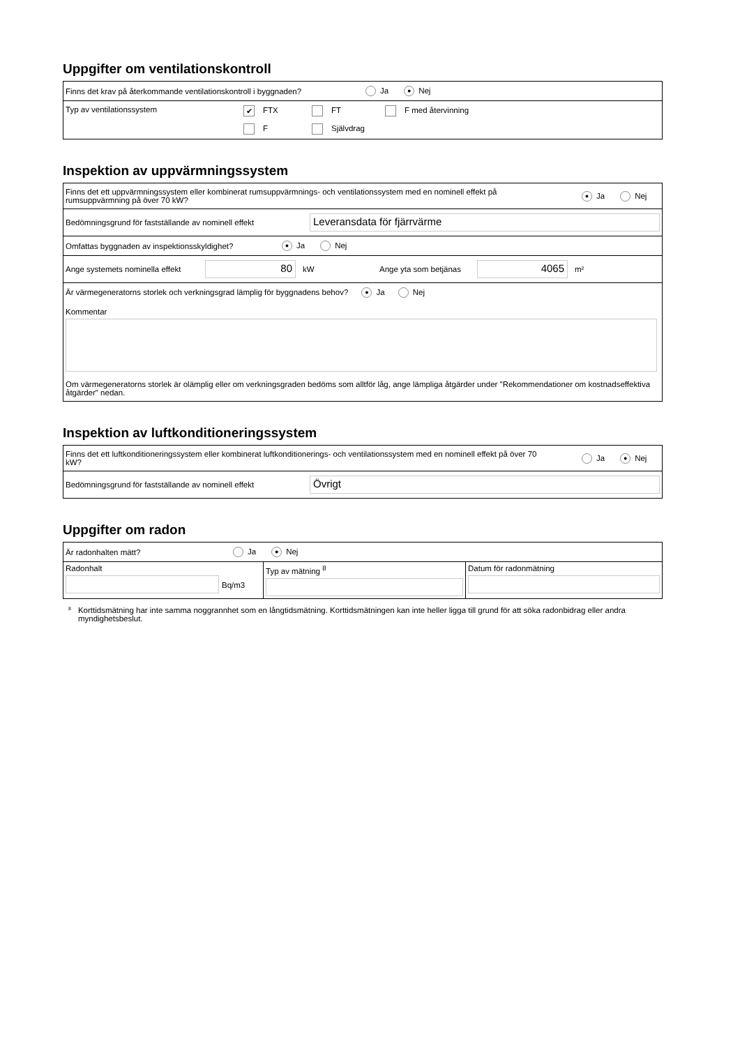Uppgifter om ventilationskontroll
Finns det krav på återkommande ventilationskontroll i byggnaden? Ja ● Nej
Typ av ventilationssystem
✔ FTX FT F med återvinning F Självdrag
Inspektion av uppvärmningssystem
Finns det ett uppvärmningssystem eller kombinerat rumsuppvärmnings- och ventilationssystem med en nominell effekt på rumsuppvärmning på över 70 kW? ● Ja Nej
Bedömningsgrund för fastställande av nominell effekt
Leveransdata för fjärrvärme
Omfattas byggnaden av inspektionsskyldighet? ● Ja Nej
Ange systemets nominella effekt
80
kW Ange yta som betjänas
4065
m²
Är värmegeneratorns storlek och verkningsgrad lämplig för byggnadens behov? ● Ja Nej
Kommentar
Om värmegeneratorns storlek är olämplig eller om verkningsgraden bedöms som alltför låg, ange lämpliga åtgärder under "Rekommendationer om kostnadseffektiva åtgärder" nedan.
Inspektion av luftkonditioneringssystem
Finns det ett luftkonditioneringssystem eller kombinerat luftkonditionerings- och ventilationssystem med en nominell effekt på över 70 kW? Ja ● Nej
Bedömningsgrund för fastställande av nominell effekt
Övrigt
Uppgifter om radon
Är radonhalten mätt? Ja ● Nej
Radonhalt
Bq/m3
Typ av mätning <sup>8</sup> Datum för radonmätning
<sup>8</sup> Korttidsmätning har inte samma noggrannhet som en långtidsmätning. Korttidsmätningen kan inte heller ligga till grund för att söka radonbidrag eller andra myndighetsbeslut.